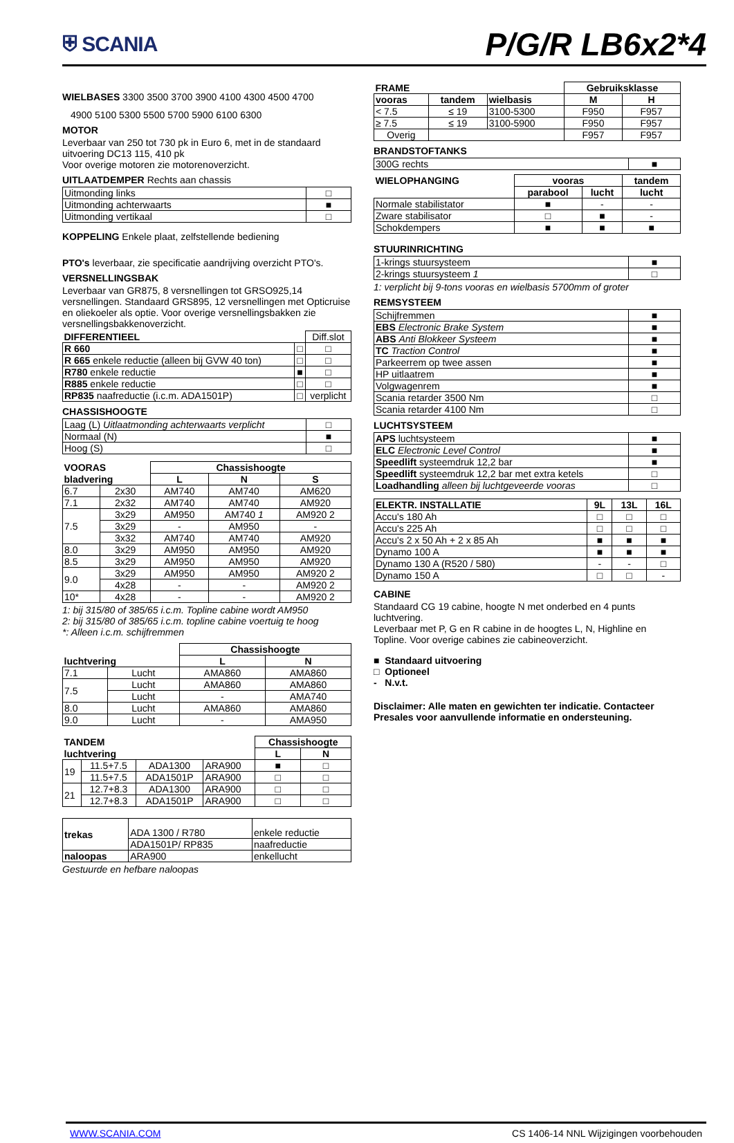⛨ SCANIA
P/G/R LB6x2*4
WIELBASES 3300 3500 3700 3900 4100 4300 4500 4700
4900 5100 5300 5500 5700 5900 6100 6300
MOTOR
Leverbaar van 250 tot 730 pk in Euro 6, met in de standaard uitvoering DC13 115, 410 pk
Voor overige motoren zie motorenoverzicht.
UITLAATDEMPER Rechts aan chassis
| Uitmonding links | □ |
| Uitmonding achterwaarts | ■ |
| Uitmonding vertikaal | □ |
KOPPELING Enkele plaat, zelfstellende bediening
PTO's leverbaar, zie specificatie aandrijving overzicht PTO's.
VERSNELLINGSBAK
Leverbaar van GR875, 8 versnellingen tot GRSO925,14 versnellingen. Standaard GRS895, 12 versnellingen met Opticruise en oliekoeler als optie. Voor overige versnellingsbakken zie versnellingsbakkenoverzicht.
| DIFFERENTIEEL | | Diff.slot |
| R 660 | □ | □ |
| R 665 enkele reductie (alleen bij GVW 40 ton) | □ | □ |
| R780 enkele reductie | ■ | □ |
| R885 enkele reductie | □ | □ |
| RP835 naafreductie (i.c.m. ADA1501P) | □ | verplicht |
CHASSISHOOGTE
| Laag (L) Uitlaatmonding achterwaarts verplicht | □ |
| Normaal (N) | ■ |
| Hoog (S) | □ |
| VOORAS | | Chassishoogte | | |
| --- | --- | --- | --- | --- |
| bladvering | | L | N | S |
| 6.7 | 2x30 | AM740 | AM740 | AM620 |
| 7.1 | 2x32 | AM740 | AM740 | AM920 |
| 7.5 | 3x29 | AM950 | AM740 1 | AM920 2 |
| | 3x29 | - | AM950 | - |
| | 3x32 | AM740 | AM740 | AM920 |
| 8.0 | 3x29 | AM950 | AM950 | AM920 |
| 8.5 | 3x29 | AM950 | AM950 | AM920 |
| 9.0 | 3x29 | AM950 | AM950 | AM920 2 |
| | 4x28 | - | - | AM920 2 |
| 10* | 4x28 | - | - | AM920 2 |
1: bij 315/80 of 385/65 i.c.m. Topline cabine wordt AM950
2: bij 315/80 of 385/65 i.c.m. topline cabine voertuig te hoog
*: Alleen i.c.m. schijfremmen
| | | Chassishoogte | |
| --- | --- | --- | --- |
| luchtvering | | L | N |
| 7.1 | Lucht | AMA860 | AMA860 |
| 7.5 | Lucht | AMA860 | AMA860 |
| | Lucht | - | AMA740 |
| 8.0 | Lucht | AMA860 | AMA860 |
| 9.0 | Lucht | - | AMA950 |
| TANDEM | | | | Chassishoogte | |
| --- | --- | --- | --- | --- | --- |
| luchtvering | | | | L | N |
| 19 | 11.5+7.5 | ADA1300 | ARA900 | ■ | □ |
| | 11.5+7.5 | ADA1501P | ARA900 | □ | □ |
| 21 | 12.7+8.3 | ADA1300 | ARA900 | □ | □ |
| | 12.7+8.3 | ADA1501P | ARA900 | □ | □ |
| trekas | ADA 1300 / R780 | enkele reductie |
| | ADA1501P/ RP835 | naafreductie |
| naloopas | ARA900 | enkellucht |
Gestuurde en hefbare naloopas
| FRAME | | | Gebruiksklasse | |
| --- | --- | --- | --- | --- |
| vooras | tandem | wielbasis | M | H |
| < 7.5 | ≤ 19 | 3100-5300 | F950 | F957 |
| ≥ 7.5 | ≤ 19 | 3100-5900 | F950 | F957 |
| Overig | | | F957 | F957 |
BRANDSTOFTANKS
| 300G rechts | ■ |
| WIELOPHANGING | vooras | | tandem |
| --- | --- | --- | --- |
| | parabool | lucht | lucht |
| Normale stabilistator | ■ | - | - |
| Zware stabilisator | □ | ■ | - |
| Schokdempers | ■ | ■ | ■ |
STUURINRICHTING
| 1-krings stuursysteem | ■ |
| 2-krings stuursysteem 1 | □ |
1: verplicht bij 9-tons vooras en wielbasis 5700mm of groter
REMSYSTEEM
| Schijfremmen | ■ |
| EBS Electronic Brake System | ■ |
| ABS Anti Blokkeer Systeem | ■ |
| TC Traction Control | ■ |
| Parkeerrem op twee assen | ■ |
| HP uitlaatrem | ■ |
| Volgwagenrem | ■ |
| Scania retarder 3500 Nm | □ |
| Scania retarder 4100 Nm | □ |
LUCHTSYSTEEM
| APS luchtsysteem | ■ |
| ELC Electronic Level Control | ■ |
| Speedlift systeemdruk 12,2 bar | ■ |
| Speedlift systeemdruk 12,2 bar met extra ketels | □ |
| Loadhandling alleen bij luchtgeveerde vooras | □ |
| ELEKTR. INSTALLATIE | 9L | 13L | 16L |
| --- | --- | --- | --- |
| Accu's 180 Ah | □ | □ | □ |
| Accu's 225 Ah | □ | □ | □ |
| Accu's 2 x 50 Ah + 2 x 85 Ah | ■ | ■ | ■ |
| Dynamo 100 A | ■ | ■ | ■ |
| Dynamo 130 A (R520 / 580) | - | - | □ |
| Dynamo 150 A | □ | □ | - |
CABINE
Standaard CG 19 cabine, hoogte N met onderbed en 4 punts luchtvering.
Leverbaar met P, G en R cabine in de hoogtes L, N, Highline en Topline. Voor overige cabines zie cabineoverzicht.
■ Standaard uitvoering
□ Optioneel
- N.v.t.
Disclaimer: Alle maten en gewichten ter indicatie. Contacteer Presales voor aanvullende informatie en ondersteuning.
WWW.SCANIA.COM CS 1406-14 NNL Wijzigingen voorbehouden